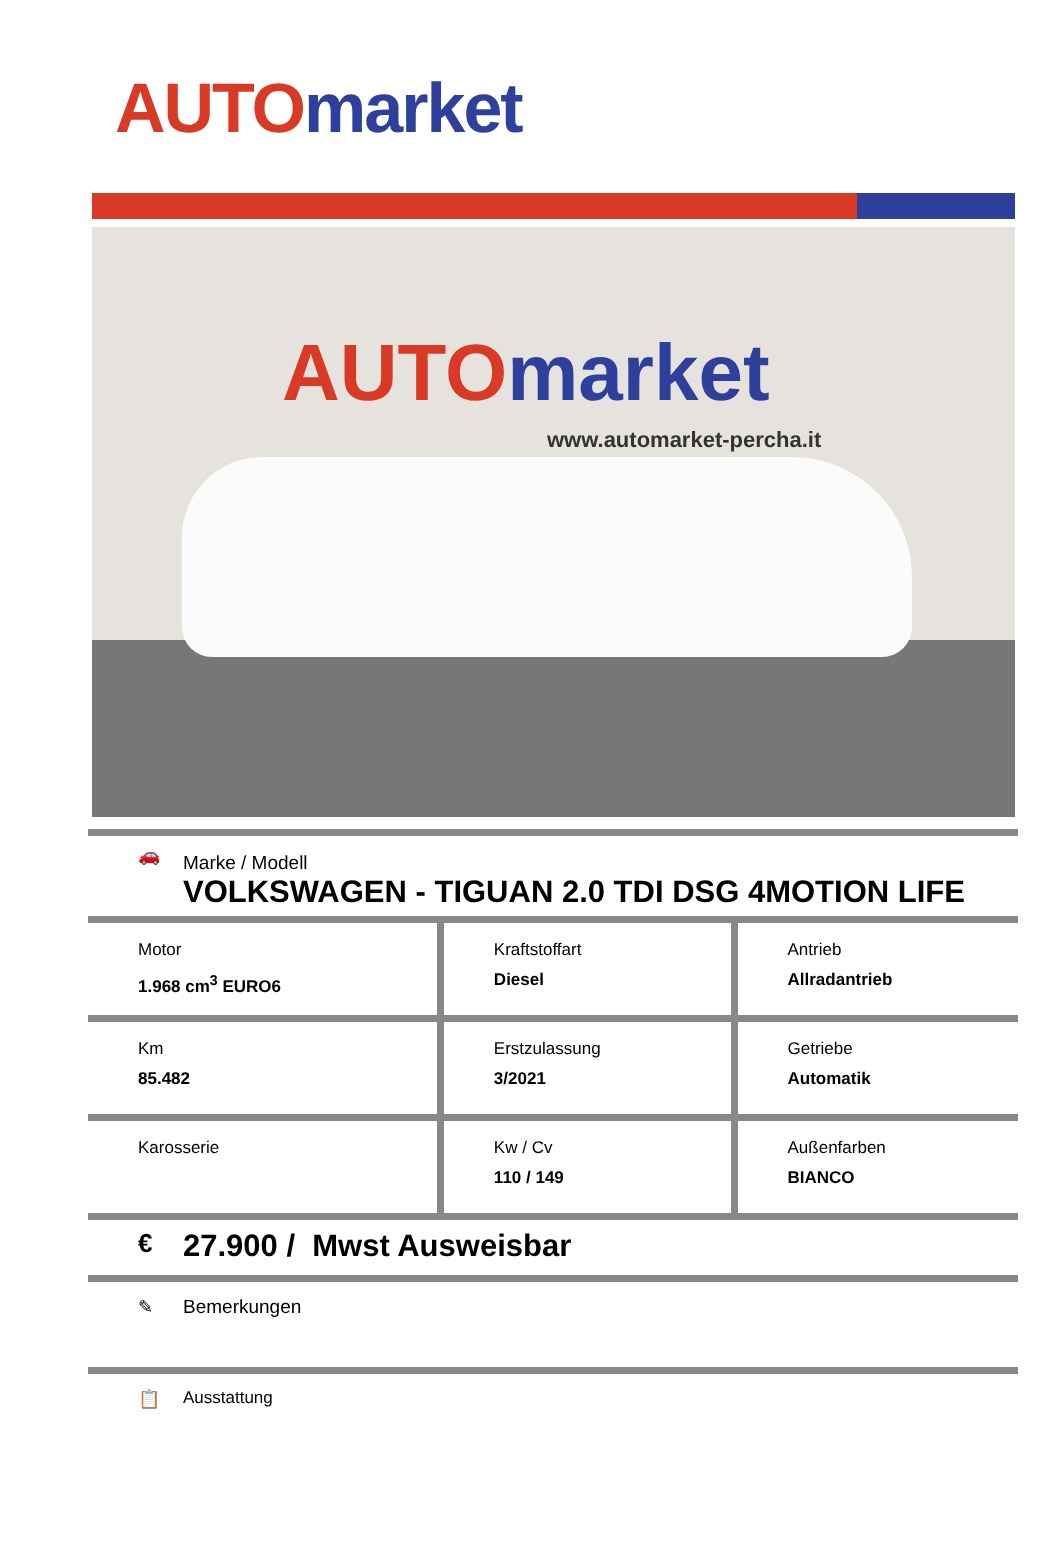AUTO market
AUTO market
www.automarket-percha.it
🚗
Marke / Modell
VOLKSWAGEN - TIGUAN 2.0 TDI DSG 4MOTION LIFE
| Motor 1.968 cm<sup>3</sup> EURO6 | Kraftstoffart Diesel | Antrieb Allradantrieb |
| Km 85.482 | Erstzulassung 3/2021 | Getriebe Automatik |
| Karosserie | Kw / Cv 110 / 149 | Außenfarben BIANCO |
€
27.900 / Mwst Ausweisbar
✎ Bemerkungen
📋 Ausstattung